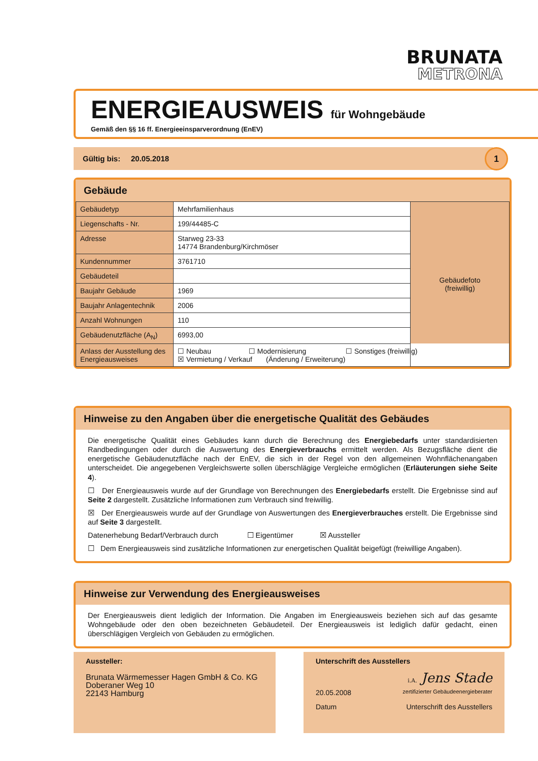BRUNATA
METRONA
ENERGIEAUSWEIS
für Wohngebäude
Gemäß den §§ 16 ff. Energieeinsparverordnung (EnEV)
Gültig bis: 20.05.2018 1
Gebäude
| Gebäudetyp | Mehrfamilienhaus | Gebäudefoto (freiwillig) |
| Liegenschafts - Nr. | 199/44485-C | |
| Adresse | Starweg 23-33 14774 Brandenburg/Kirchmöser | |
| Kundennummer | 3761710 | |
| Gebäudeteil | | |
| Baujahr Gebäude | 1969 | |
| Baujahr Anlagentechnik | 2006 | |
| Anzahl Wohnungen | 110 | |
| Gebäudenutzfläche (A<sub>N</sub>) | 6993,00 | |
| Anlass der Ausstellung des Energieausweises | ☐ Neubau ☐ Modernisierung ☐ Sonstiges (freiwillig) ☒ Vermietung / Verkauf (Änderung / Erweiterung) | |
Hinweise zu den Angaben über die energetische Qualität des Gebäudes
Die energetische Qualität eines Gebäudes kann durch die Berechnung des Energiebedarfs unter standardisierten Randbedingungen oder durch die Auswertung des Energieverbrauchs ermittelt werden. Als Bezugsfläche dient die energetische Gebäudenutzfläche nach der EnEV, die sich in der Regel von den allgemeinen Wohnflächenangaben unterscheidet. Die angegebenen Vergleichswerte sollen überschlägige Vergleiche ermöglichen (Erläuterungen siehe Seite 4).
☐ Der Energieausweis wurde auf der Grundlage von Berechnungen des Energiebedarfs erstellt. Die Ergebnisse sind auf Seite 2 dargestellt. Zusätzliche Informationen zum Verbrauch sind freiwillig.
☒ Der Energieausweis wurde auf der Grundlage von Auswertungen des Energieverbrauches erstellt. Die Ergebnisse sind auf Seite 3 dargestellt.
Datenerhebung Bedarf/Verbrauch durch ☐ Eigentümer ☒ Aussteller
☐ Dem Energieausweis sind zusätzliche Informationen zur energetischen Qualität beigefügt (freiwillige Angaben).
Hinweise zur Verwendung des Energieausweises
Der Energieausweis dient lediglich der Information. Die Angaben im Energieausweis beziehen sich auf das gesamte Wohngebäude oder den oben bezeichneten Gebäudeteil. Der Energieausweis ist lediglich dafür gedacht, einen überschlägigen Vergleich von Gebäuden zu ermöglichen.
Aussteller:
Brunata Wärmemesser Hagen GmbH & Co. KG
Doberaner Weg 10
22143 Hamburg
Unterschrift des Ausstellers
i.A. Jens Stade
20.05.2008 zertifizierter Gebäudeenergieberater
Datum Unterschrift des Ausstellers